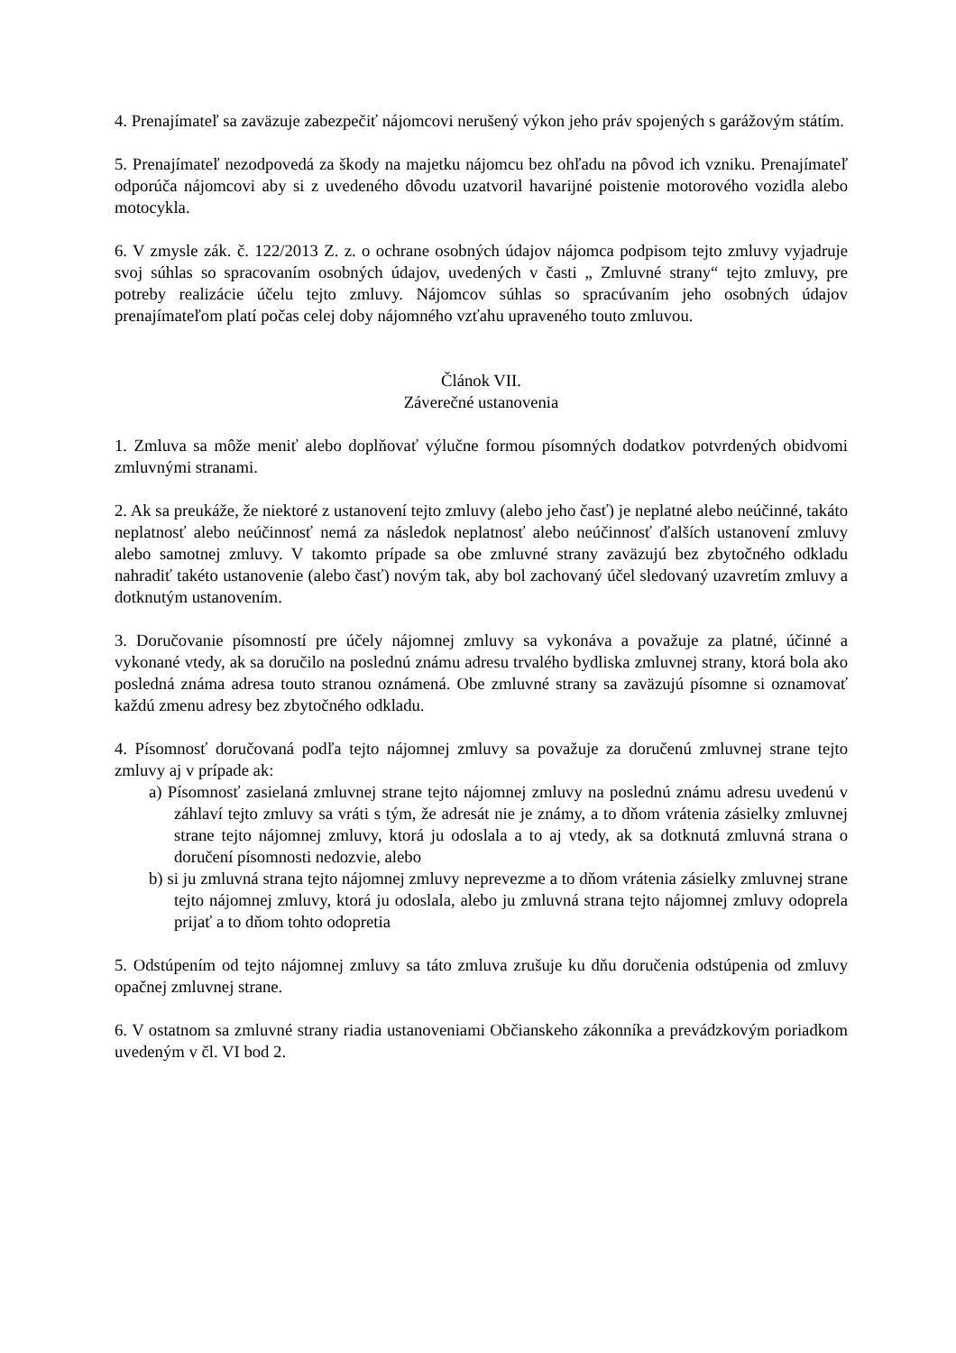4. Prenajímateľ sa zaväzuje zabezpečiť nájomcovi nerušený výkon jeho práv spojených s garážovým státím.
5. Prenajímateľ nezodpovedá za škody na majetku nájomcu bez ohľadu na pôvod ich vzniku. Prenajímateľ odporúča nájomcovi aby si z uvedeného dôvodu uzatvoril havarijné poistenie motorového vozidla alebo motocykla.
6. V zmysle zák. č. 122/2013 Z. z. o ochrane osobných údajov nájomca podpisom tejto zmluvy vyjadruje svoj súhlas so spracovaním osobných údajov, uvedených v časti „ Zmluvné strany“ tejto zmluvy, pre potreby realizácie účelu tejto zmluvy. Nájomcov súhlas so spracúvaním jeho osobných údajov prenajímateľom platí počas celej doby nájomného vzťahu upraveného touto zmluvou.
Článok VII.
Záverečné ustanovenia
1. Zmluva sa môže meniť alebo doplňovať výlučne formou písomných dodatkov potvrdených obidvomi zmluvnými stranami.
2. Ak sa preukáže, že niektoré z ustanovení tejto zmluvy (alebo jeho časť) je neplatné alebo neúčinné, takáto neplatnosť alebo neúčinnosť nemá za následok neplatnosť alebo neúčinnosť ďalších ustanovení zmluvy alebo samotnej zmluvy. V takomto prípade sa obe zmluvné strany zaväzujú bez zbytočného odkladu nahradiť takéto ustanovenie (alebo časť) novým tak, aby bol zachovaný účel sledovaný uzavretím zmluvy a dotknutým ustanovením.
3. Doručovanie písomností pre účely nájomnej zmluvy sa vykonáva a považuje za platné, účinné a vykonané vtedy, ak sa doručilo na poslednú známu adresu trvalého bydliska zmluvnej strany, ktorá bola ako posledná známa adresa touto stranou oznámená. Obe zmluvné strany sa zaväzujú písomne si oznamovať každú zmenu adresy bez zbytočného odkladu.
4. Písomnosť doručovaná podľa tejto nájomnej zmluvy sa považuje za doručenú zmluvnej strane tejto zmluvy aj v prípade ak:
a) Písomnosť zasielaná zmluvnej strane tejto nájomnej zmluvy na poslednú známu adresu uvedenú v záhlaví tejto zmluvy sa vráti s tým, že adresát nie je známy, a to dňom vrátenia zásielky zmluvnej strane tejto nájomnej zmluvy, ktorá ju odoslala a to aj vtedy, ak sa dotknutá zmluvná strana o doručení písomnosti nedozvie, alebo
b) si ju zmluvná strana tejto nájomnej zmluvy neprevezme a to dňom vrátenia zásielky zmluvnej strane tejto nájomnej zmluvy, ktorá ju odoslala, alebo ju zmluvná strana tejto nájomnej zmluvy odoprela prijať a to dňom tohto odopretia
5. Odstúpením od tejto nájomnej zmluvy sa táto zmluva zrušuje ku dňu doručenia odstúpenia od zmluvy opačnej zmluvnej strane.
6. V ostatnom sa zmluvné strany riadia ustanoveniami Občianskeho zákonníka a prevádzkovým poriadkom uvedeným v čl. VI bod 2.